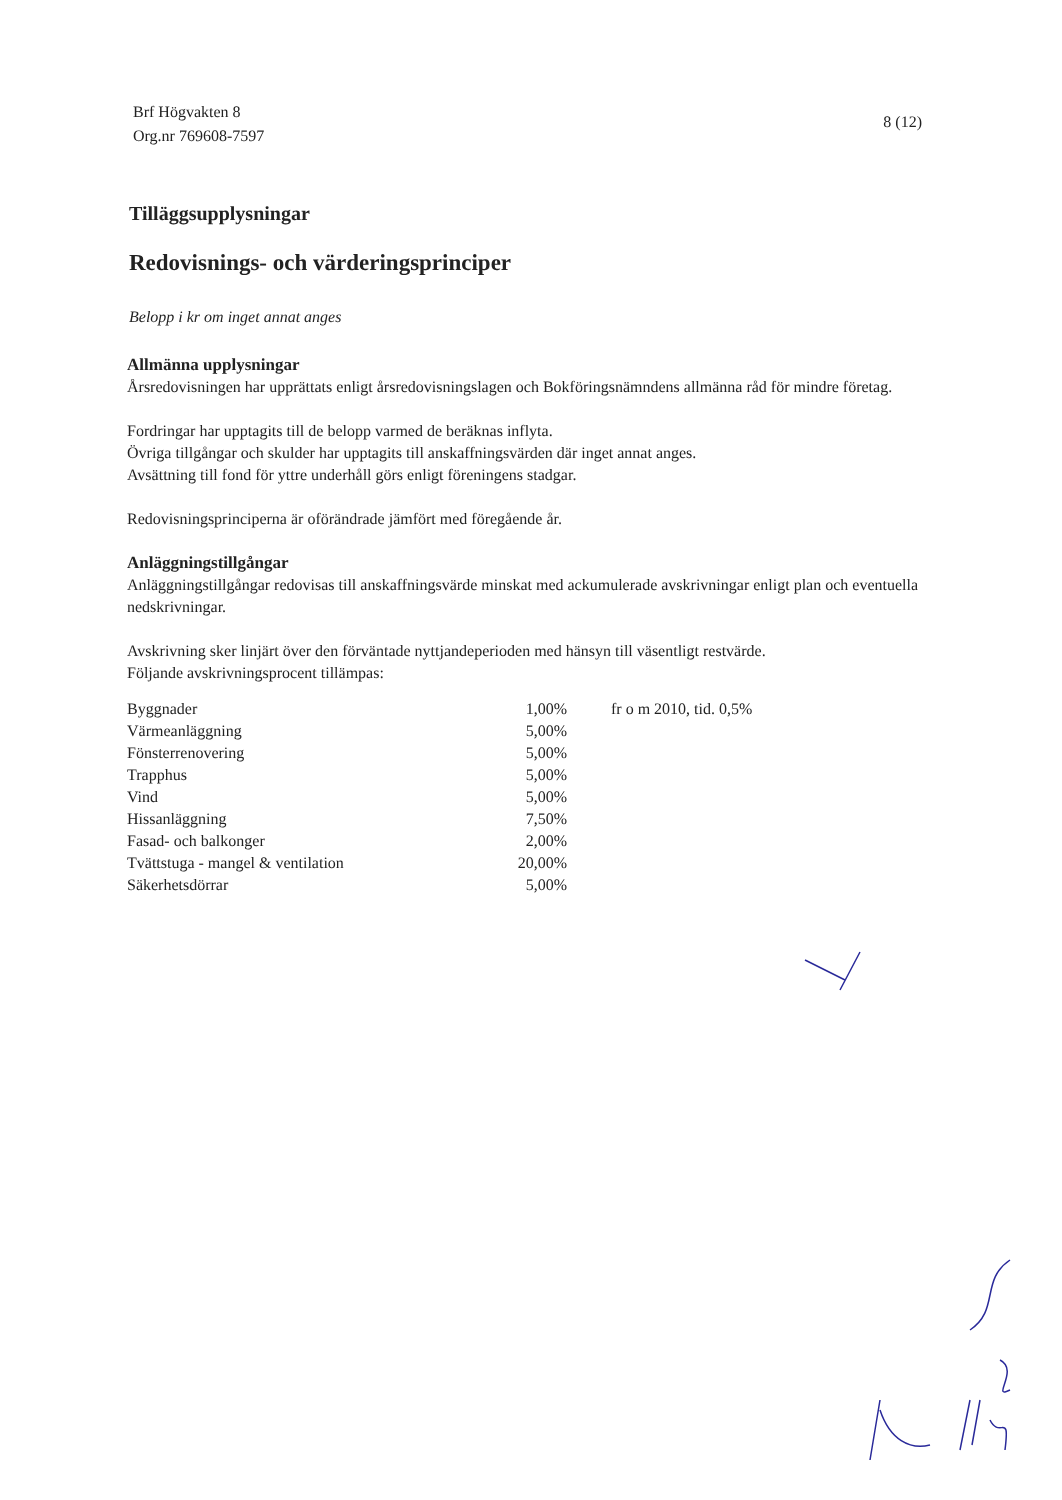Brf Högvakten 8
Org.nr 769608-7597
8 (12)
Tilläggsupplysningar
Redovisnings- och värderingsprinciper
Belopp i kr om inget annat anges
Allmänna upplysningar
Årsredovisningen har upprättats enligt årsredovisningslagen och Bokföringsnämndens allmänna råd för mindre företag.
Fordringar har upptagits till de belopp varmed de beräknas inflyta.
Övriga tillgångar och skulder har upptagits till anskaffningsvärden där inget annat anges.
Avsättning till fond för yttre underhåll görs enligt föreningens stadgar.
Redovisningsprinciperna är oförändrade jämfört med föregående år.
Anläggningstillgångar
Anläggningstillgångar redovisas till anskaffningsvärde minskat med ackumulerade avskrivningar enligt plan och eventuella nedskrivningar.
Avskrivning sker linjärt över den förväntade nyttjandeperioden med hänsyn till väsentligt restvärde.
Följande avskrivningsprocent tillämpas:
| Byggnader | 1,00% | fr o m 2010, tid. 0,5% |
| Värmeanläggning | 5,00% | |
| Fönsterrenovering | 5,00% | |
| Trapphus | 5,00% | |
| Vind | 5,00% | |
| Hissanläggning | 7,50% | |
| Fasad- och balkonger | 2,00% | |
| Tvättstuga - mangel & ventilation | 20,00% | |
| Säkerhetsdörrar | 5,00% | |